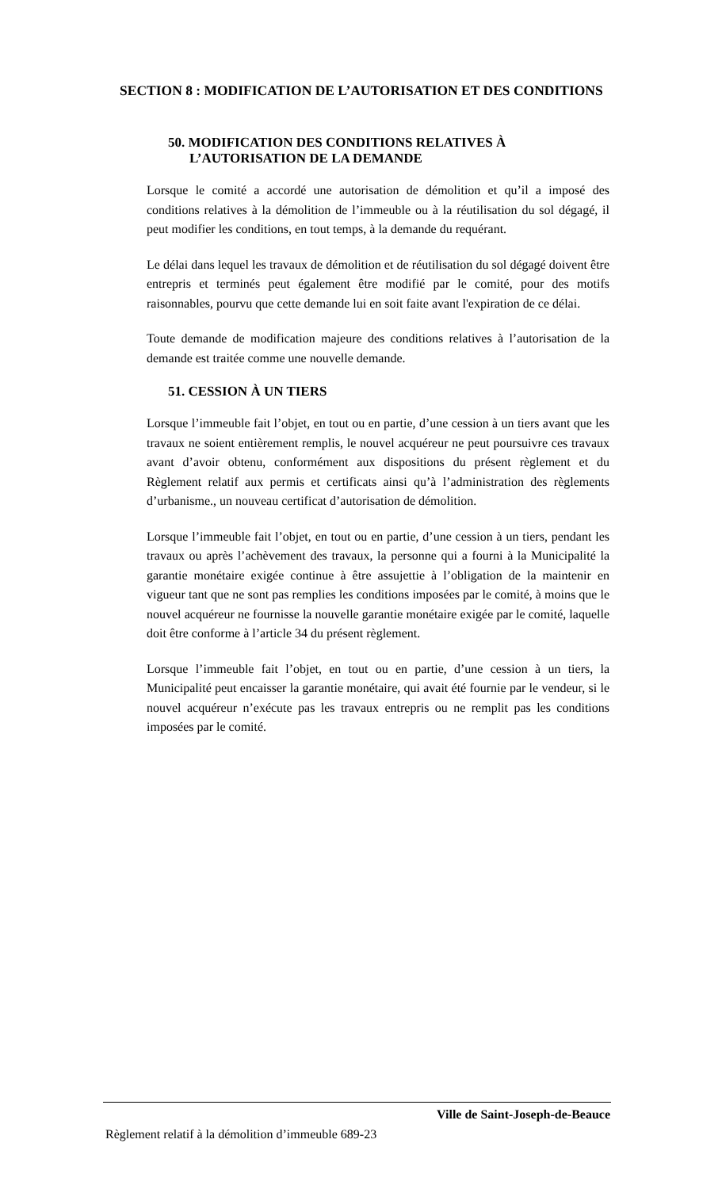SECTION 8 : MODIFICATION DE L’AUTORISATION ET DES CONDITIONS
50. MODIFICATION DES CONDITIONS RELATIVES À
L’AUTORISATION DE LA DEMANDE
Lorsque le comité a accordé une autorisation de démolition et qu’il a imposé des conditions relatives à la démolition de l’immeuble ou à la réutilisation du sol dégagé, il peut modifier les conditions, en tout temps, à la demande du requérant.
Le délai dans lequel les travaux de démolition et de réutilisation du sol dégagé doivent être entrepris et terminés peut également être modifié par le comité, pour des motifs raisonnables, pourvu que cette demande lui en soit faite avant l'expiration de ce délai.
Toute demande de modification majeure des conditions relatives à l’autorisation de la demande est traitée comme une nouvelle demande.
51. CESSION À UN TIERS
Lorsque l’immeuble fait l’objet, en tout ou en partie, d’une cession à un tiers avant que les travaux ne soient entièrement remplis, le nouvel acquéreur ne peut poursuivre ces travaux avant d’avoir obtenu, conformément aux dispositions du présent règlement et du Règlement relatif aux permis et certificats ainsi qu’à l’administration des règlements d’urbanisme., un nouveau certificat d’autorisation de démolition.
Lorsque l’immeuble fait l’objet, en tout ou en partie, d’une cession à un tiers, pendant les travaux ou après l’achèvement des travaux, la personne qui a fourni à la Municipalité la garantie monétaire exigée continue à être assujettie à l’obligation de la maintenir en vigueur tant que ne sont pas remplies les conditions imposées par le comité, à moins que le nouvel acquéreur ne fournisse la nouvelle garantie monétaire exigée par le comité, laquelle doit être conforme à l’article 34 du présent règlement.
Lorsque l’immeuble fait l’objet, en tout ou en partie, d’une cession à un tiers, la Municipalité peut encaisser la garantie monétaire, qui avait été fournie par le vendeur, si le nouvel acquéreur n’exécute pas les travaux entrepris ou ne remplit pas les conditions imposées par le comité.
Ville de Saint-Joseph-de-Beauce
Règlement relatif à la démolition d’immeuble 689-23